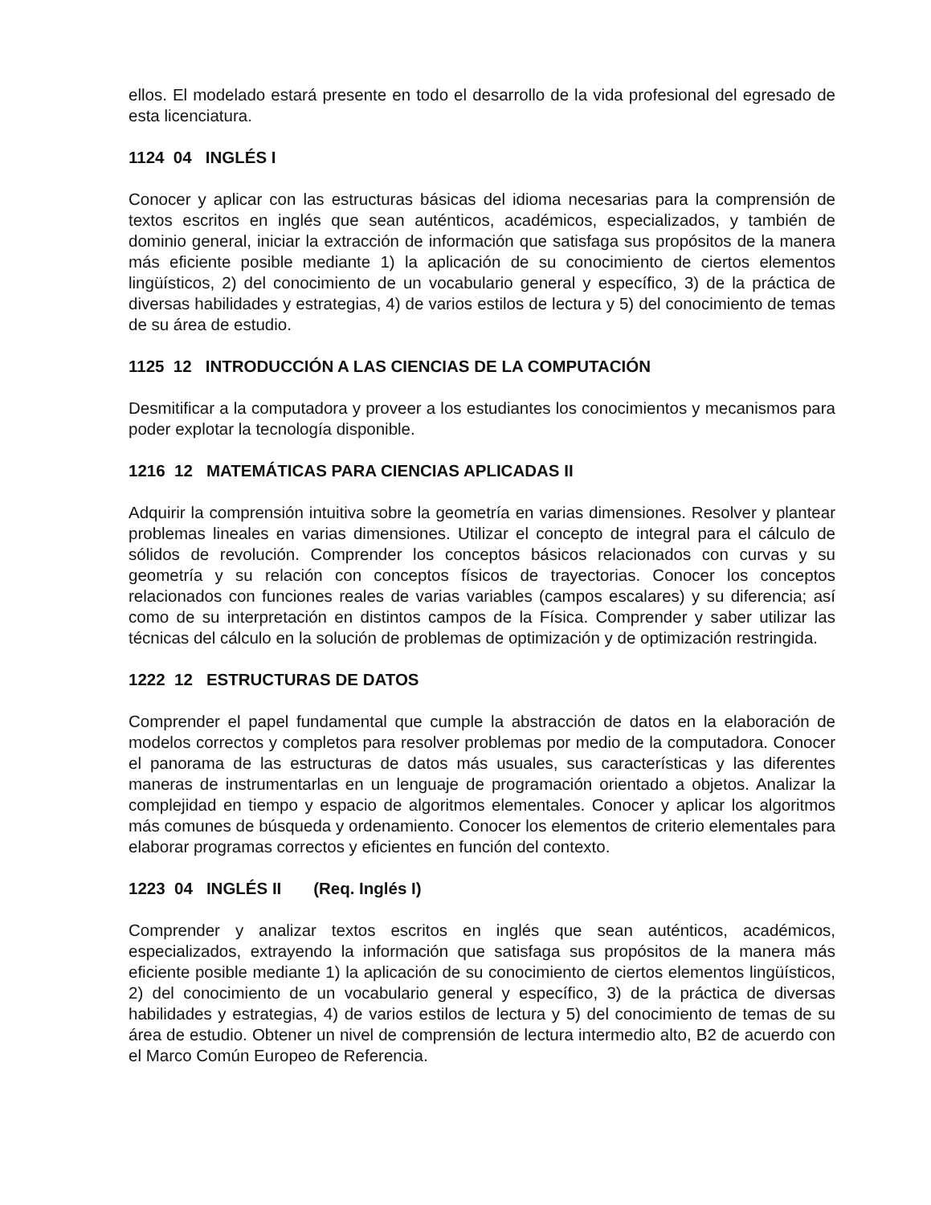ellos. El modelado estará presente en todo el desarrollo de la vida profesional del egresado de esta licenciatura.
1124 04 INGLÉS I
Conocer y aplicar con las estructuras básicas del idioma necesarias para la comprensión de textos escritos en inglés que sean auténticos, académicos, especializados, y también de dominio general, iniciar la extracción de información que satisfaga sus propósitos de la manera más eficiente posible mediante 1) la aplicación de su conocimiento de ciertos elementos lingüísticos, 2) del conocimiento de un vocabulario general y específico, 3) de la práctica de diversas habilidades y estrategias, 4) de varios estilos de lectura y 5) del conocimiento de temas de su área de estudio.
1125 12 INTRODUCCIÓN A LAS CIENCIAS DE LA COMPUTACIÓN
Desmitificar a la computadora y proveer a los estudiantes los conocimientos y mecanismos para poder explotar la tecnología disponible.
1216 12 MATEMÁTICAS PARA CIENCIAS APLICADAS II
Adquirir la comprensión intuitiva sobre la geometría en varias dimensiones. Resolver y plantear problemas lineales en varias dimensiones. Utilizar el concepto de integral para el cálculo de sólidos de revolución. Comprender los conceptos básicos relacionados con curvas y su geometría y su relación con conceptos físicos de trayectorias. Conocer los conceptos relacionados con funciones reales de varias variables (campos escalares) y su diferencia; así como de su interpretación en distintos campos de la Física. Comprender y saber utilizar las técnicas del cálculo en la solución de problemas de optimización y de optimización restringida.
1222 12 ESTRUCTURAS DE DATOS
Comprender el papel fundamental que cumple la abstracción de datos en la elaboración de modelos correctos y completos para resolver problemas por medio de la computadora. Conocer el panorama de las estructuras de datos más usuales, sus características y las diferentes maneras de instrumentarlas en un lenguaje de programación orientado a objetos. Analizar la complejidad en tiempo y espacio de algoritmos elementales. Conocer y aplicar los algoritmos más comunes de búsqueda y ordenamiento. Conocer los elementos de criterio elementales para elaborar programas correctos y eficientes en función del contexto.
1223 04 INGLÉS II (Req. Inglés I)
Comprender y analizar textos escritos en inglés que sean auténticos, académicos, especializados, extrayendo la información que satisfaga sus propósitos de la manera más eficiente posible mediante 1) la aplicación de su conocimiento de ciertos elementos lingüísticos, 2) del conocimiento de un vocabulario general y específico, 3) de la práctica de diversas habilidades y estrategias, 4) de varios estilos de lectura y 5) del conocimiento de temas de su área de estudio. Obtener un nivel de comprensión de lectura intermedio alto, B2 de acuerdo con el Marco Común Europeo de Referencia.